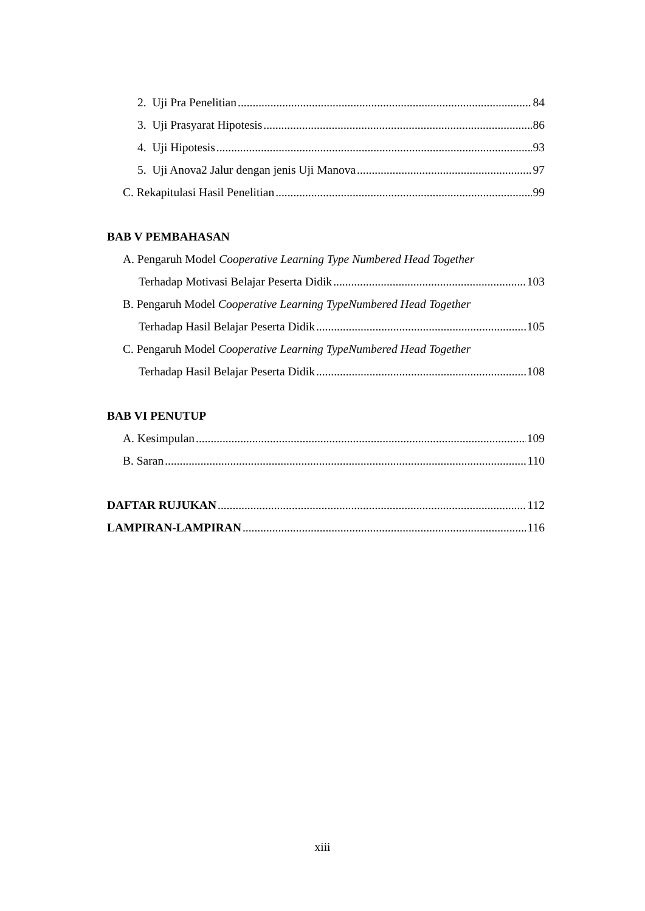2. Uji Pra Penelitian 84
3. Uji Prasyarat Hipotesis 86
4. Uji Hipotesis 93
5. Uji Anova2 Jalur dengan jenis Uji Manova 97
C. Rekapitulasi Hasil Penelitian 99
BAB V PEMBAHASAN
A. Pengaruh Model Cooperative Learning Type Numbered Head Together
Terhadap Motivasi Belajar Peserta Didik 103
B. Pengaruh Model Cooperative Learning TypeNumbered Head Together
Terhadap Hasil Belajar Peserta Didik 105
C. Pengaruh Model Cooperative Learning TypeNumbered Head Together
Terhadap Hasil Belajar Peserta Didik 108
BAB VI PENUTUP
A. Kesimpulan 109
B. Saran 110
DAFTAR RUJUKAN 112
LAMPIRAN-LAMPIRAN 116
xiii